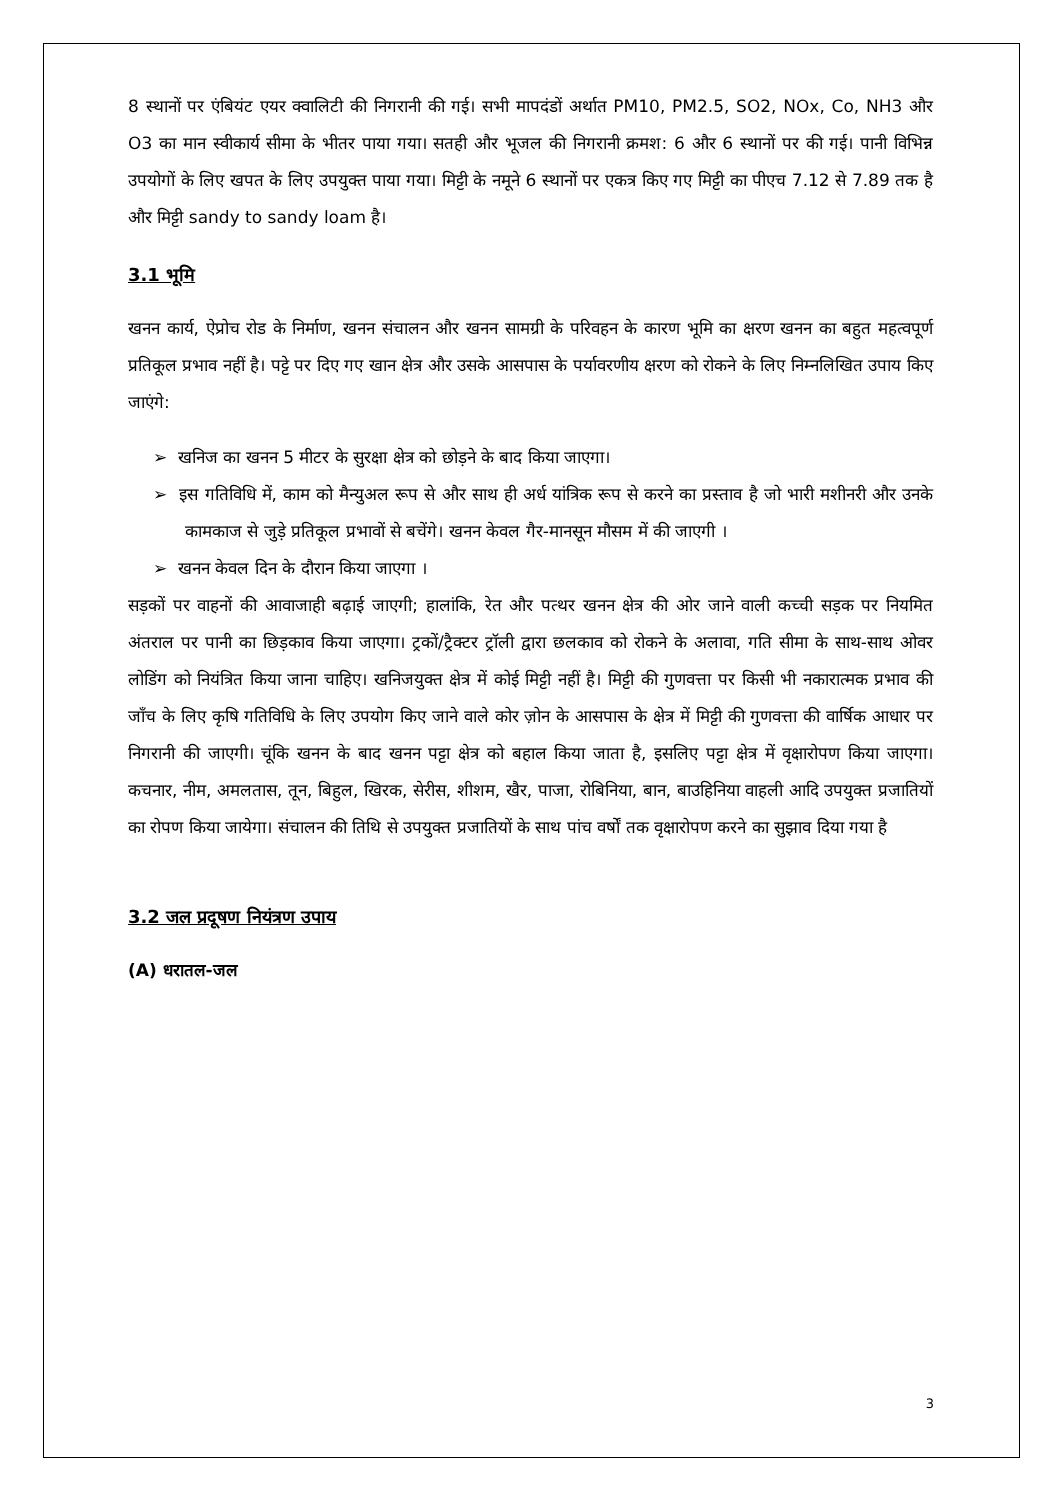8 स्थानों पर एंबियंट एयर क्वालिटी की निगरानी की गई। सभी मापदंडों अर्थात PM10, PM2.5, SO2, NOx, Co, NH3 और O3 का मान स्वीकार्य सीमा के भीतर पाया गया। सतही और भूजल की निगरानी क्रमश: 6 और 6 स्थानों पर की गई। पानी विभिन्न उपयोगों के लिए खपत के लिए उपयुक्त पाया गया। मिट्टी के नमूने 6 स्थानों पर एकत्र किए गए मिट्टी का पीएच 7.12 से 7.89 तक है और मिट्टी sandy to sandy loam है।
3.1 भूमि
खनन कार्य, ऐप्रोच रोड के निर्माण, खनन संचालन और खनन सामग्री के परिवहन के कारण भूमि का क्षरण खनन का बहुत महत्वपूर्ण प्रतिकूल प्रभाव नहीं है। पट्टे पर दिए गए खान क्षेत्र और उसके आसपास के पर्यावरणीय क्षरण को रोकने के लिए निम्नलिखित उपाय किए जाएंगे:
➢ खनिज का खनन 5 मीटर के सुरक्षा क्षेत्र को छोड़ने के बाद किया जाएगा।
➢ इस गतिविधि में, काम को मैन्युअल रूप से और साथ ही अर्ध यांत्रिक रूप से करने का प्रस्ताव है जो भारी मशीनरी और उनके कामकाज से जुड़े प्रतिकूल प्रभावों से बचेंगे। खनन केवल गैर-मानसून मौसम में की जाएगी ।
➢ खनन केवल दिन के दौरान किया जाएगा ।
सड़कों पर वाहनों की आवाजाही बढ़ाई जाएगी; हालांकि, रेत और पत्थर खनन क्षेत्र की ओर जाने वाली कच्ची सड़क पर नियमित अंतराल पर पानी का छिड़काव किया जाएगा। ट्रकों/ट्रैक्टर ट्रॉली द्वारा छलकाव को रोकने के अलावा, गति सीमा के साथ-साथ ओवर लोडिंग को नियंत्रित किया जाना चाहिए। खनिजयुक्त क्षेत्र में कोई मिट्टी नहीं है। मिट्टी की गुणवत्ता पर किसी भी नकारात्मक प्रभाव की जाँच के लिए कृषि गतिविधि के लिए उपयोग किए जाने वाले कोर ज़ोन के आसपास के क्षेत्र में मिट्टी की गुणवत्ता की वार्षिक आधार पर निगरानी की जाएगी। चूंकि खनन के बाद खनन पट्टा क्षेत्र को बहाल किया जाता है, इसलिए पट्टा क्षेत्र में वृक्षारोपण किया जाएगा। कचनार, नीम, अमलतास, तून, बिहुल, खिरक, सेरीस, शीशम, खैर, पाजा, रोबिनिया, बान, बाउहिनिया वाहली आदि उपयुक्त प्रजातियों का रोपण किया जायेगा। संचालन की तिथि से उपयुक्त प्रजातियों के साथ पांच वर्षों तक वृक्षारोपण करने का सुझाव दिया गया है
3.2 जल प्रदूषण नियंत्रण उपाय
(A) धरातल-जल
3